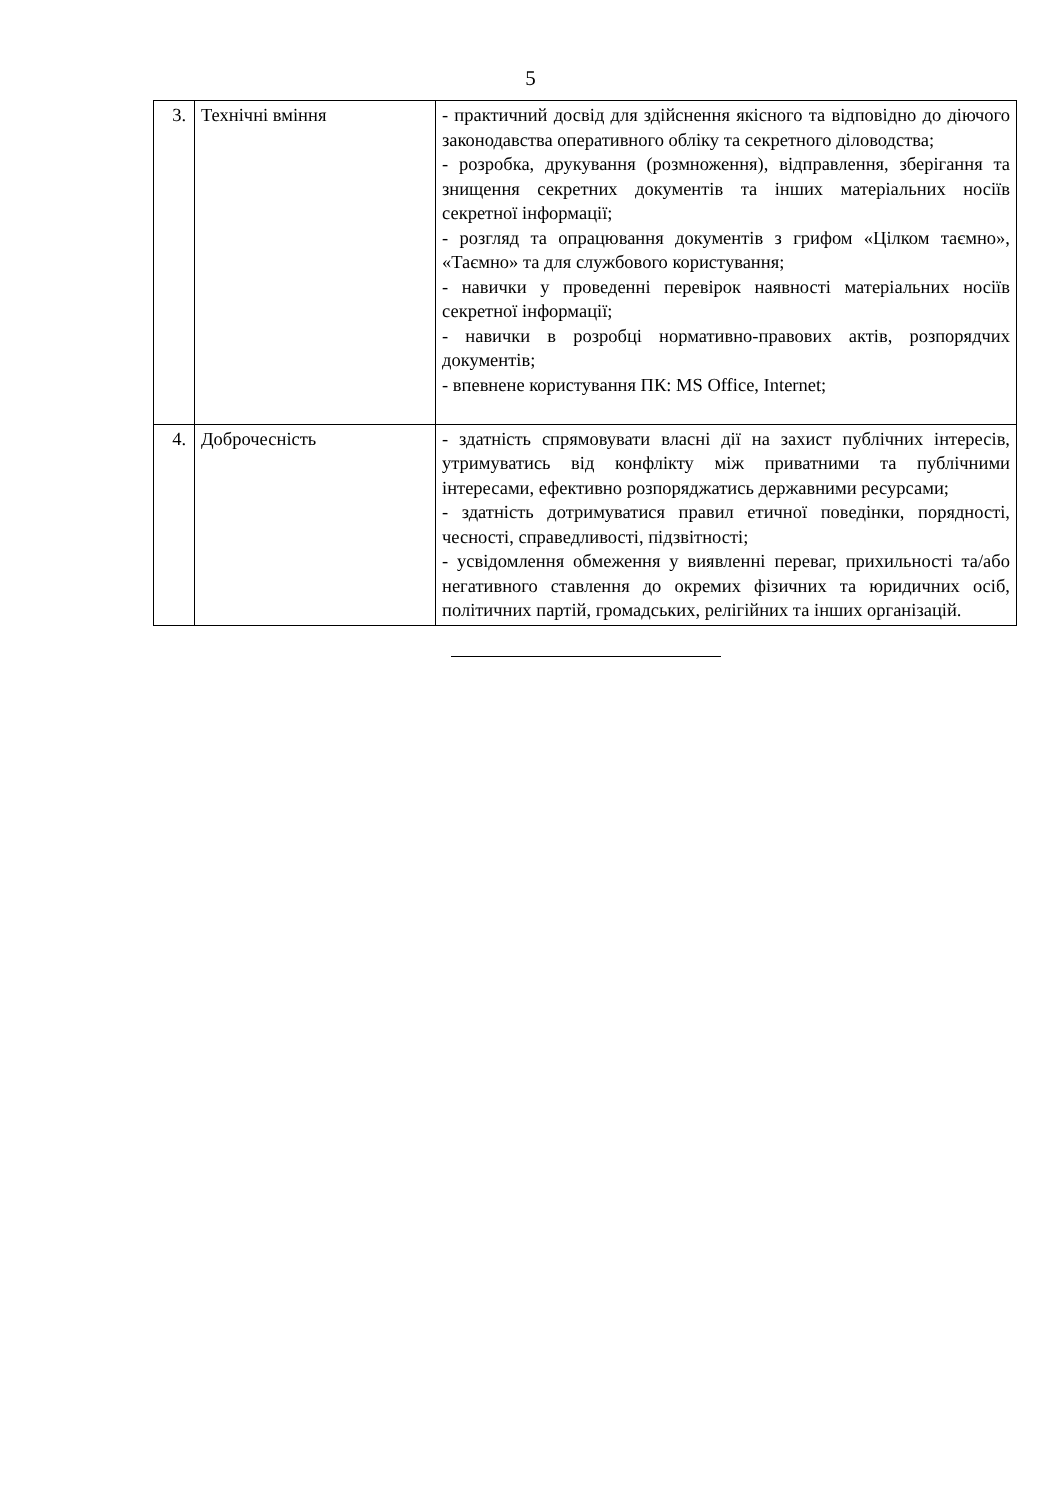5
| 3. | Технічні вміння | - практичний досвід для здійснення якісного та відповідно до діючого законодавства оперативного обліку та секретного діловодства; - розробка, друкування (розмноження), відправлення, зберігання та знищення секретних документів та інших матеріальних носіїв секретної інформації; - розгляд та опрацювання документів з грифом «Цілком таємно», «Таємно» та для службового користування; - навички у проведенні перевірок наявності матеріальних носіїв секретної інформації; - навички в розробці нормативно-правових актів, розпорядчих документів; - впевнене користування ПК: MS Office, Internet; |
| 4. | Доброчесність | - здатність спрямовувати власні дії на захист публічних інтересів, утримуватись від конфлікту між приватними та публічними інтересами, ефективно розпоряджатись державними ресурсами; - здатність дотримуватися правил етичної поведінки, порядності, чесності, справедливості, підзвітності; - усвідомлення обмеження у виявленні переваг, прихильності та/або негативного ставлення до окремих фізичних та юридичних осіб, політичних партій, громадських, релігійних та інших організацій. |